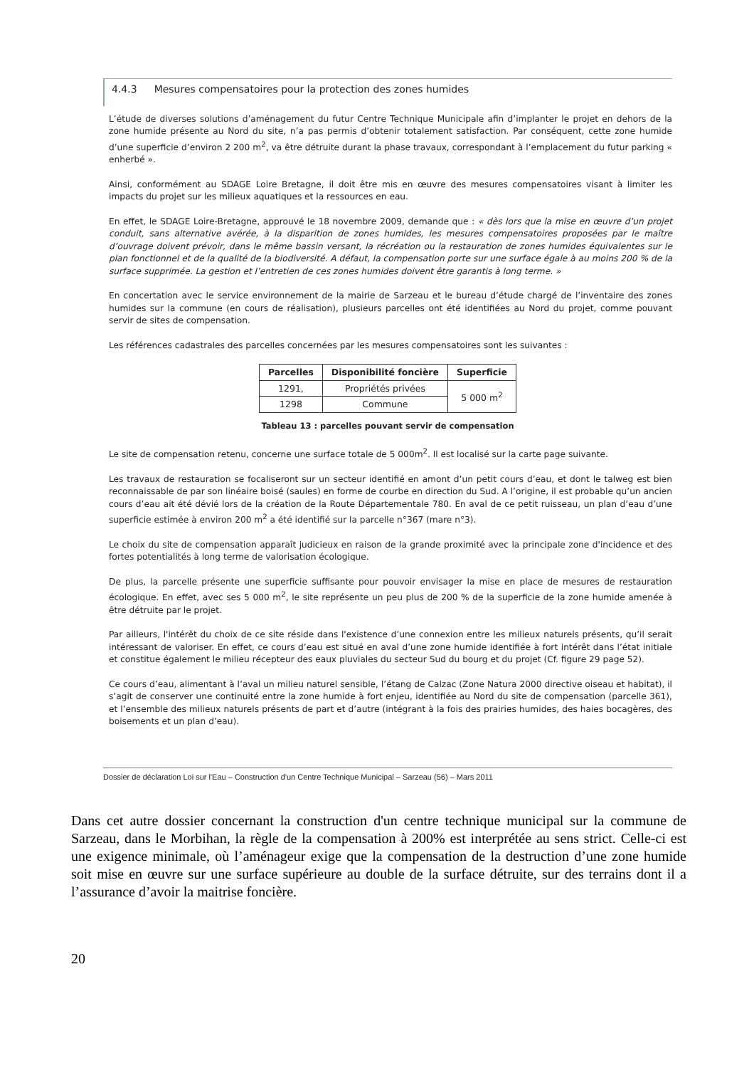4.4.3 Mesures compensatoires pour la protection des zones humides
L’étude de diverses solutions d’aménagement du futur Centre Technique Municipale afin d’implanter le projet en dehors de la zone humide présente au Nord du site, n’a pas permis d’obtenir totalement satisfaction. Par conséquent, cette zone humide d’une superficie d’environ 2 200 m<sup>2</sup>, va être détruite durant la phase travaux, correspondant à l’emplacement du futur parking « enherbé ».
Ainsi, conformément au SDAGE Loire Bretagne, il doit être mis en œuvre des mesures compensatoires visant à limiter les impacts du projet sur les milieux aquatiques et la ressources en eau.
En effet, le SDAGE Loire-Bretagne, approuvé le 18 novembre 2009, demande que : « dès lors que la mise en œuvre d’un projet conduit, sans alternative avérée, à la disparition de zones humides, les mesures compensatoires proposées par le maître d’ouvrage doivent prévoir, dans le même bassin versant, la récréation ou la restauration de zones humides équivalentes sur le plan fonctionnel et de la qualité de la biodiversité. A défaut, la compensation porte sur une surface égale à au moins 200 % de la surface supprimée. La gestion et l’entretien de ces zones humides doivent être garantis à long terme. »
En concertation avec le service environnement de la mairie de Sarzeau et le bureau d’étude chargé de l’inventaire des zones humides sur la commune (en cours de réalisation), plusieurs parcelles ont été identifiées au Nord du projet, comme pouvant servir de sites de compensation.
Les références cadastrales des parcelles concernées par les mesures compensatoires sont les suivantes :
| Parcelles | Disponibilité foncière | Superficie |
| --- | --- | --- |
| 1291, | Propriétés privées | 5 000 m<sup>2</sup> |
| 1298 | Commune | |
Tableau 13 : parcelles pouvant servir de compensation
Le site de compensation retenu, concerne une surface totale de 5 000m<sup>2</sup>. Il est localisé sur la carte page suivante.
Les travaux de restauration se focaliseront sur un secteur identifié en amont d’un petit cours d’eau, et dont le talweg est bien reconnaissable de par son linéaire boisé (saules) en forme de courbe en direction du Sud. A l’origine, il est probable qu’un ancien cours d’eau ait été dévié lors de la création de la Route Départementale 780. En aval de ce petit ruisseau, un plan d’eau d’une superficie estimée à environ 200 m<sup>2</sup> a été identifié sur la parcelle n°367 (mare n°3).
Le choix du site de compensation apparaît judicieux en raison de la grande proximité avec la principale zone d'incidence et des fortes potentialités à long terme de valorisation écologique.
De plus, la parcelle présente une superficie suffisante pour pouvoir envisager la mise en place de mesures de restauration écologique. En effet, avec ses 5 000 m<sup>2</sup>, le site représente un peu plus de 200 % de la superficie de la zone humide amenée à être détruite par le projet.
Par ailleurs, l'intérêt du choix de ce site réside dans l'existence d’une connexion entre les milieux naturels présents, qu’il serait intéressant de valoriser. En effet, ce cours d’eau est situé en aval d’une zone humide identifiée à fort intérêt dans l’état initiale et constitue également le milieu récepteur des eaux pluviales du secteur Sud du bourg et du projet (Cf. figure 29 page 52).
Ce cours d’eau, alimentant à l’aval un milieu naturel sensible, l’étang de Calzac (Zone Natura 2000 directive oiseau et habitat), il s’agit de conserver une continuité entre la zone humide à fort enjeu, identifiée au Nord du site de compensation (parcelle 361), et l’ensemble des milieux naturels présents de part et d’autre (intégrant à la fois des prairies humides, des haies bocagères, des boisements et un plan d’eau).
Dossier de déclaration Loi sur l'Eau – Construction d'un Centre Technique Municipal – Sarzeau (56) – Mars 2011
Dans cet autre dossier concernant la construction d'un centre technique municipal sur la commune de Sarzeau, dans le Morbihan, la règle de la compensation à 200% est interprétée au sens strict. Celle-ci est une exigence minimale, où l’aménageur exige que la compensation de la destruction d’une zone humide soit mise en œuvre sur une surface supérieure au double de la surface détruite, sur des terrains dont il a l’assurance d’avoir la maitrise foncière.
20